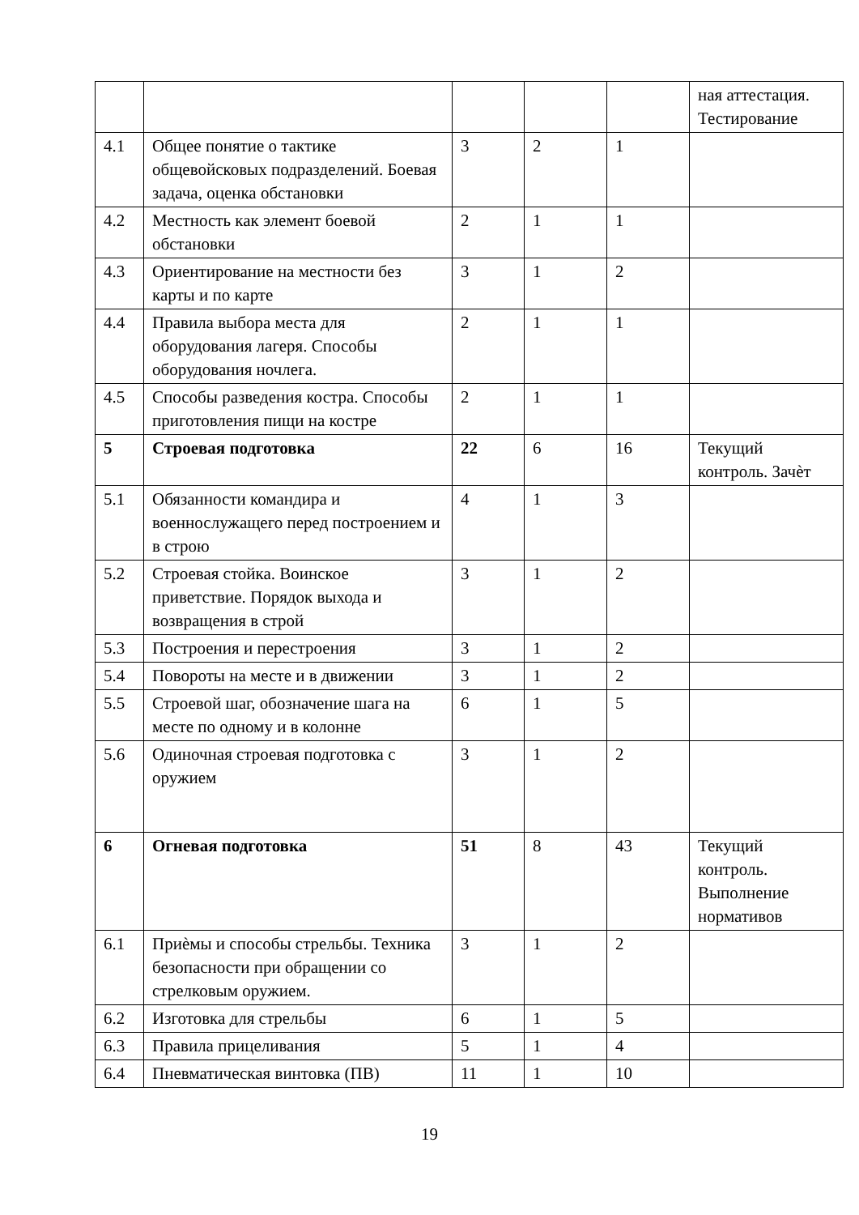| | | | | | ная аттестация. Тестирование |
| 4.1 | Общее понятие о тактике общевойсковых подразделений. Боевая задача, оценка обстановки | 3 | 2 | 1 | |
| 4.2 | Местность как элемент боевой обстановки | 2 | 1 | 1 | |
| 4.3 | Ориентирование на местности без карты и по карте | 3 | 1 | 2 | |
| 4.4 | Правила выбора места для оборудования лагеря. Способы оборудования ночлега. | 2 | 1 | 1 | |
| 4.5 | Способы разведения костра. Способы приготовления пищи на костре | 2 | 1 | 1 | |
| 5 | Строевая подготовка | 22 | 6 | 16 | Текущий контроль. Зачѐт |
| 5.1 | Обязанности командира и военнослужащего перед построением и в строю | 4 | 1 | 3 | |
| 5.2 | Строевая стойка. Воинское приветствие. Порядок выхода и возвращения в строй | 3 | 1 | 2 | |
| 5.3 | Построения и перестроения | 3 | 1 | 2 | |
| 5.4 | Повороты на месте и в движении | 3 | 1 | 2 | |
| 5.5 | Строевой шаг, обозначение шага на месте по одному и в колонне | 6 | 1 | 5 | |
| 5.6 | Одиночная строевая подготовка с оружием | 3 | 1 | 2 | |
| 6 | Огневая подготовка | 51 | 8 | 43 | Текущий контроль. Выполнение нормативов |
| 6.1 | Приѐмы и способы стрельбы. Техника безопасности при обращении со стрелковым оружием. | 3 | 1 | 2 | |
| 6.2 | Изготовка для стрельбы | 6 | 1 | 5 | |
| 6.3 | Правила прицеливания | 5 | 1 | 4 | |
| 6.4 | Пневматическая винтовка (ПВ) | 11 | 1 | 10 | |
19